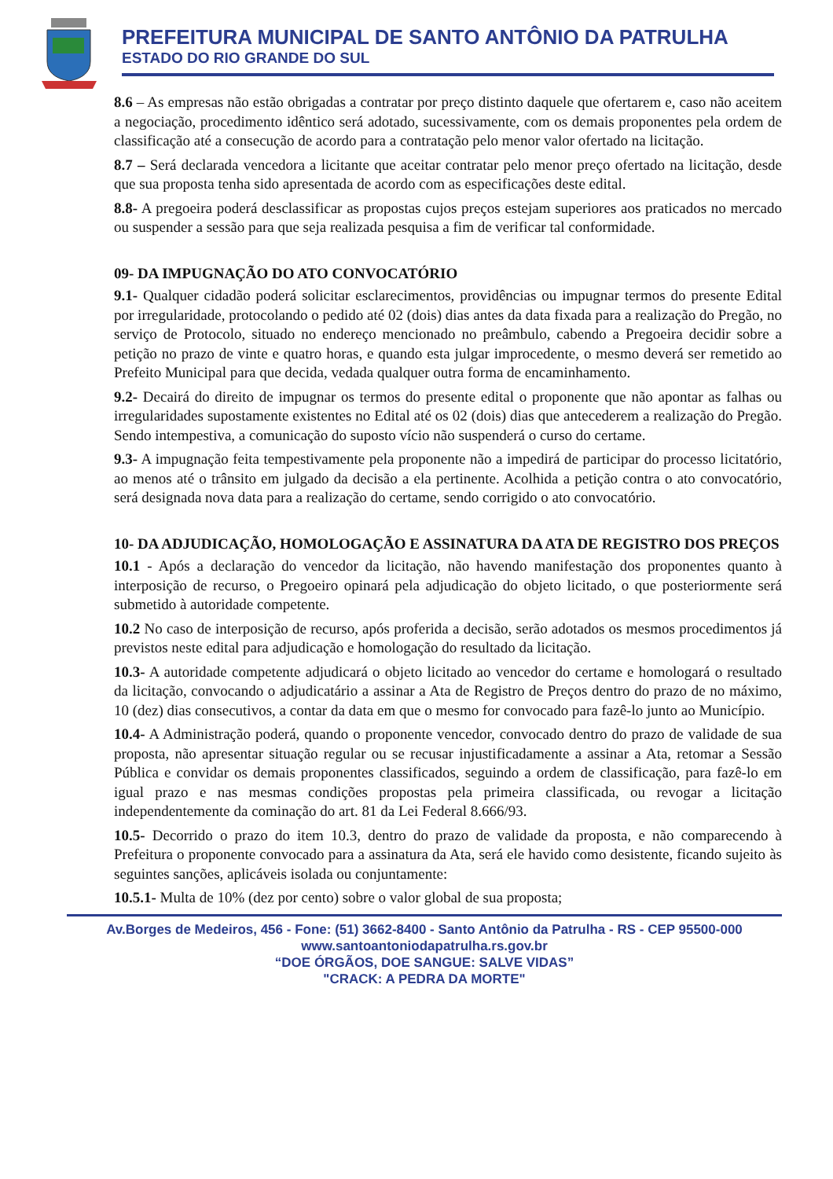PREFEITURA MUNICIPAL DE SANTO ANTÔNIO DA PATRULHA
ESTADO DO RIO GRANDE DO SUL
8.6 – As empresas não estão obrigadas a contratar por preço distinto daquele que ofertarem e, caso não aceitem a negociação, procedimento idêntico será adotado, sucessivamente, com os demais proponentes pela ordem de classificação até a consecução de acordo para a contratação pelo menor valor ofertado na licitação.
8.7 – Será declarada vencedora a licitante que aceitar contratar pelo menor preço ofertado na licitação, desde que sua proposta tenha sido apresentada de acordo com as especificações deste edital.
8.8- A pregoeira poderá desclassificar as propostas cujos preços estejam superiores aos praticados no mercado ou suspender a sessão para que seja realizada pesquisa a fim de verificar tal conformidade.
09- DA IMPUGNAÇÃO DO ATO CONVOCATÓRIO
9.1- Qualquer cidadão poderá solicitar esclarecimentos, providências ou impugnar termos do presente Edital por irregularidade, protocolando o pedido até 02 (dois) dias antes da data fixada para a realização do Pregão, no serviço de Protocolo, situado no endereço mencionado no preâmbulo, cabendo a Pregoeira decidir sobre a petição no prazo de vinte e quatro horas, e quando esta julgar improcedente, o mesmo deverá ser remetido ao Prefeito Municipal para que decida, vedada qualquer outra forma de encaminhamento.
9.2- Decairá do direito de impugnar os termos do presente edital o proponente que não apontar as falhas ou irregularidades supostamente existentes no Edital até os 02 (dois) dias que antecederem a realização do Pregão. Sendo intempestiva, a comunicação do suposto vício não suspenderá o curso do certame.
9.3- A impugnação feita tempestivamente pela proponente não a impedirá de participar do processo licitatório, ao menos até o trânsito em julgado da decisão a ela pertinente. Acolhida a petição contra o ato convocatório, será designada nova data para a realização do certame, sendo corrigido o ato convocatório.
10- DA ADJUDICAÇÃO, HOMOLOGAÇÃO E ASSINATURA DA ATA DE REGISTRO DOS PREÇOS
10.1 - Após a declaração do vencedor da licitação, não havendo manifestação dos proponentes quanto à interposição de recurso, o Pregoeiro opinará pela adjudicação do objeto licitado, o que posteriormente será submetido à autoridade competente.
10.2 No caso de interposição de recurso, após proferida a decisão, serão adotados os mesmos procedimentos já previstos neste edital para adjudicação e homologação do resultado da licitação.
10.3- A autoridade competente adjudicará o objeto licitado ao vencedor do certame e homologará o resultado da licitação, convocando o adjudicatário a assinar a Ata de Registro de Preços dentro do prazo de no máximo, 10 (dez) dias consecutivos, a contar da data em que o mesmo for convocado para fazê-lo junto ao Município.
10.4- A Administração poderá, quando o proponente vencedor, convocado dentro do prazo de validade de sua proposta, não apresentar situação regular ou se recusar injustificadamente a assinar a Ata, retomar a Sessão Pública e convidar os demais proponentes classificados, seguindo a ordem de classificação, para fazê-lo em igual prazo e nas mesmas condições propostas pela primeira classificada, ou revogar a licitação independentemente da cominação do art. 81 da Lei Federal 8.666/93.
10.5- Decorrido o prazo do item 10.3, dentro do prazo de validade da proposta, e não comparecendo à Prefeitura o proponente convocado para a assinatura da Ata, será ele havido como desistente, ficando sujeito às seguintes sanções, aplicáveis isolada ou conjuntamente:
10.5.1- Multa de 10% (dez por cento) sobre o valor global de sua proposta;
Av.Borges de Medeiros, 456 - Fone: (51) 3662-8400 - Santo Antônio da Patrulha - RS - CEP 95500-000
www.santoantoniodapatrulha.rs.gov.br
“DOE ÓRGÃOS, DOE SANGUE: SALVE VIDAS”
"CRACK: A PEDRA DA MORTE"